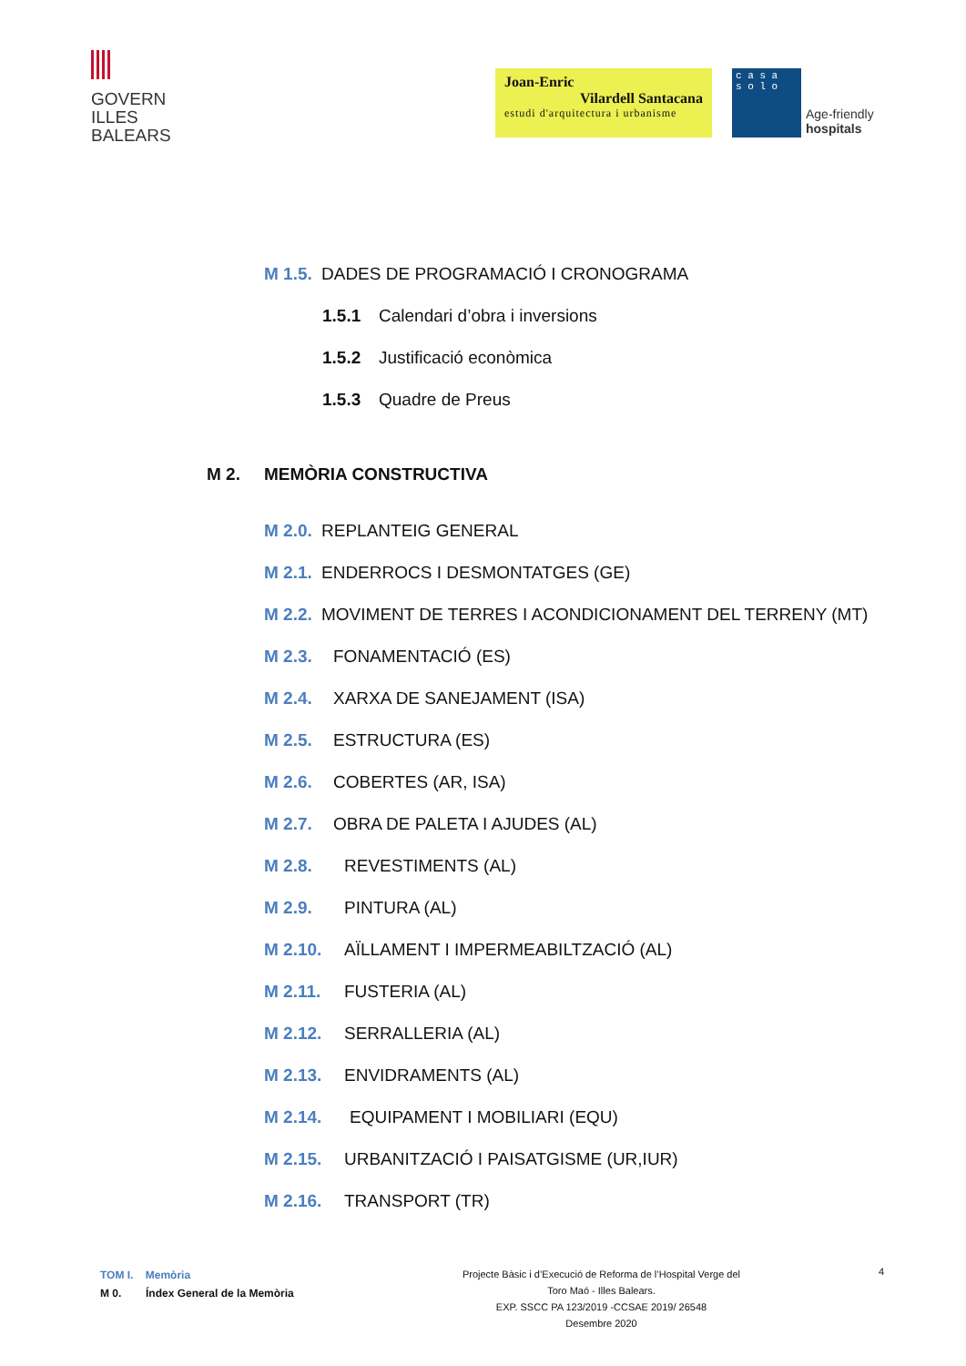GOVERN
ILLES
BALEARS
Joan-Enric
Vilardell Santacana
estudi d'arquitectura i urbanisme
c a s a
s o l o
Age-friendly
hospitals
M 1.5. DADES DE PROGRAMACIÓ I CRONOGRAMA
1.5.1 Calendari d’obra i inversions
1.5.2 Justificació econòmica
1.5.3 Quadre de Preus
M 2. MEMÒRIA CONSTRUCTIVA
M 2.0. REPLANTEIG GENERAL
M 2.1. ENDERROCS I DESMONTATGES (GE)
M 2.2. MOVIMENT DE TERRES I ACONDICIONAMENT DEL TERRENY (MT)
M 2.3. FONAMENTACIÓ (ES)
M 2.4. XARXA DE SANEJAMENT (ISA)
M 2.5. ESTRUCTURA (ES)
M 2.6. COBERTES (AR, ISA)
M 2.7. OBRA DE PALETA I AJUDES (AL)
M 2.8. REVESTIMENTS (AL)
M 2.9. PINTURA (AL)
M 2.10. AÏLLAMENT I IMPERMEABILTZACIÓ (AL)
M 2.11. FUSTERIA (AL)
M 2.12. SERRALLERIA (AL)
M 2.13. ENVIDRAMENTS (AL)
M 2.14. EQUIPAMENT I MOBILIARI (EQU)
M 2.15. URBANITZACIÓ I PAISATGISME (UR,IUR)
M 2.16. TRANSPORT (TR)
TOM I. Memòria
M 0. Índex General de la Memòria
Projecte Bàsic i d’Execució de Reforma de l’Hospital Verge del
Toro Maó - Illes Balears.
EXP. SSCC PA 123/2019 -CCSAE 2019/ 26548
Desembre 2020
4